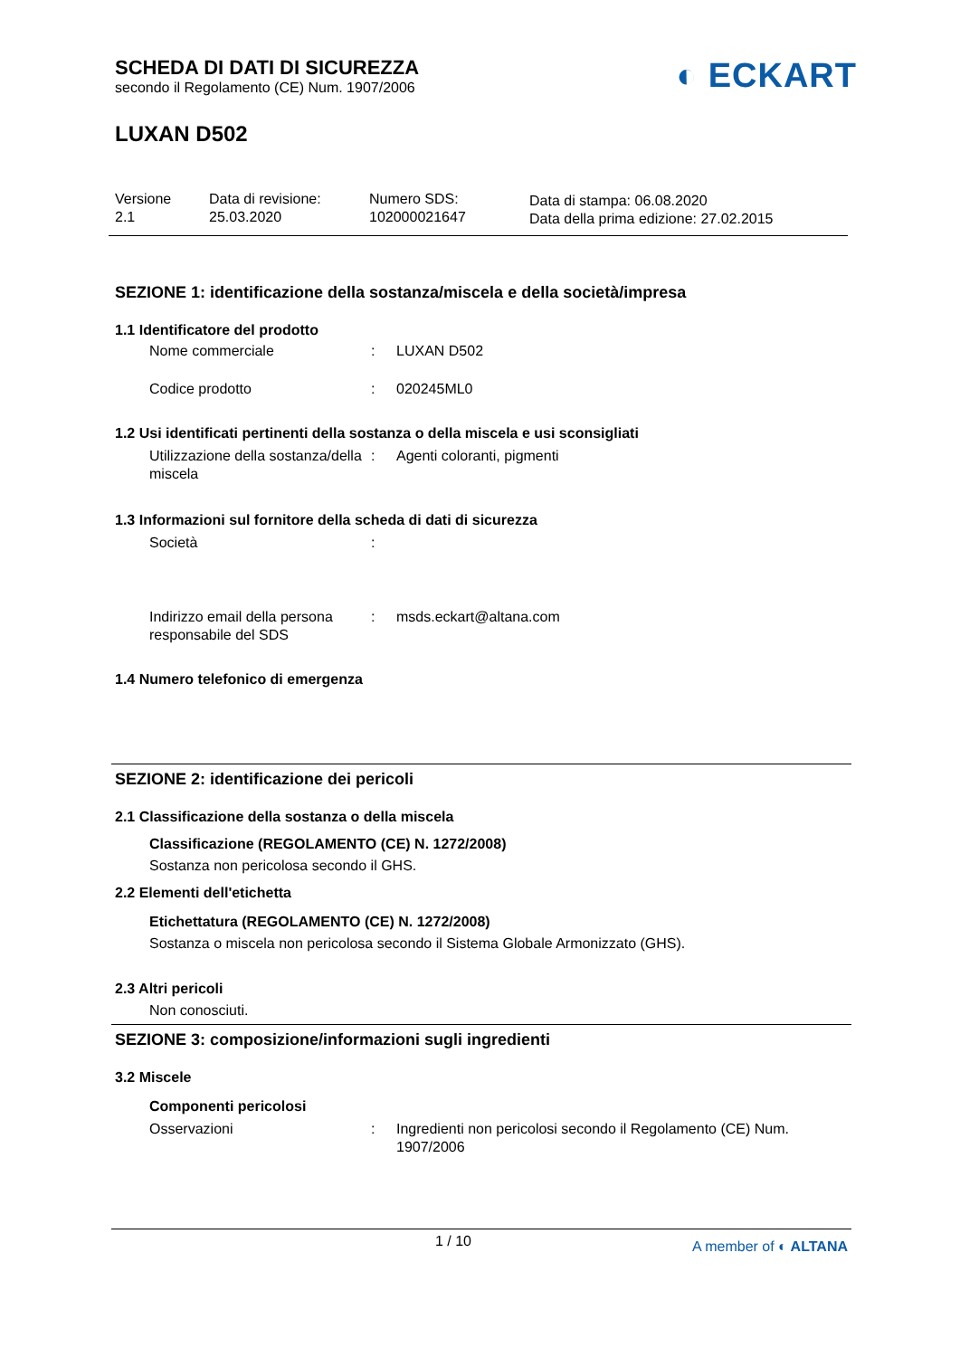SCHEDA DI DATI DI SICUREZZA
secondo il Regolamento (CE) Num. 1907/2006
◐ ECKART
LUXAN D502
Versione
2.1
Data di revisione:
25.03.2020
Numero SDS:
102000021647
Data di stampa: 06.08.2020
Data della prima edizione: 27.02.2015
SEZIONE 1: identificazione della sostanza/miscela e della società/impresa
1.1 Identificatore del prodotto
Nome commerciale : LUXAN D502
Codice prodotto : 020245ML0
1.2 Usi identificati pertinenti della sostanza o della miscela e usi sconsigliati
Utilizzazione della sostanza/della miscela
: Agenti coloranti, pigmenti
1.3 Informazioni sul fornitore della scheda di dati di sicurezza
Società :
Indirizzo email della persona responsabile del SDS
: msds.eckart@altana.com
1.4 Numero telefonico di emergenza
SEZIONE 2: identificazione dei pericoli
2.1 Classificazione della sostanza o della miscela
Classificazione (REGOLAMENTO (CE) N. 1272/2008)
Sostanza non pericolosa secondo il GHS.
2.2 Elementi dell'etichetta
Etichettatura (REGOLAMENTO (CE) N. 1272/2008)
Sostanza o miscela non pericolosa secondo il Sistema Globale Armonizzato (GHS).
2.3 Altri pericoli
Non conosciuti.
SEZIONE 3: composizione/informazioni sugli ingredienti
3.2 Miscele
Componenti pericolosi
Osservazioni : Ingredienti non pericolosi secondo il Regolamento (CE) Num. 1907/2006
1 / 10
A member of ◐ ALTANA